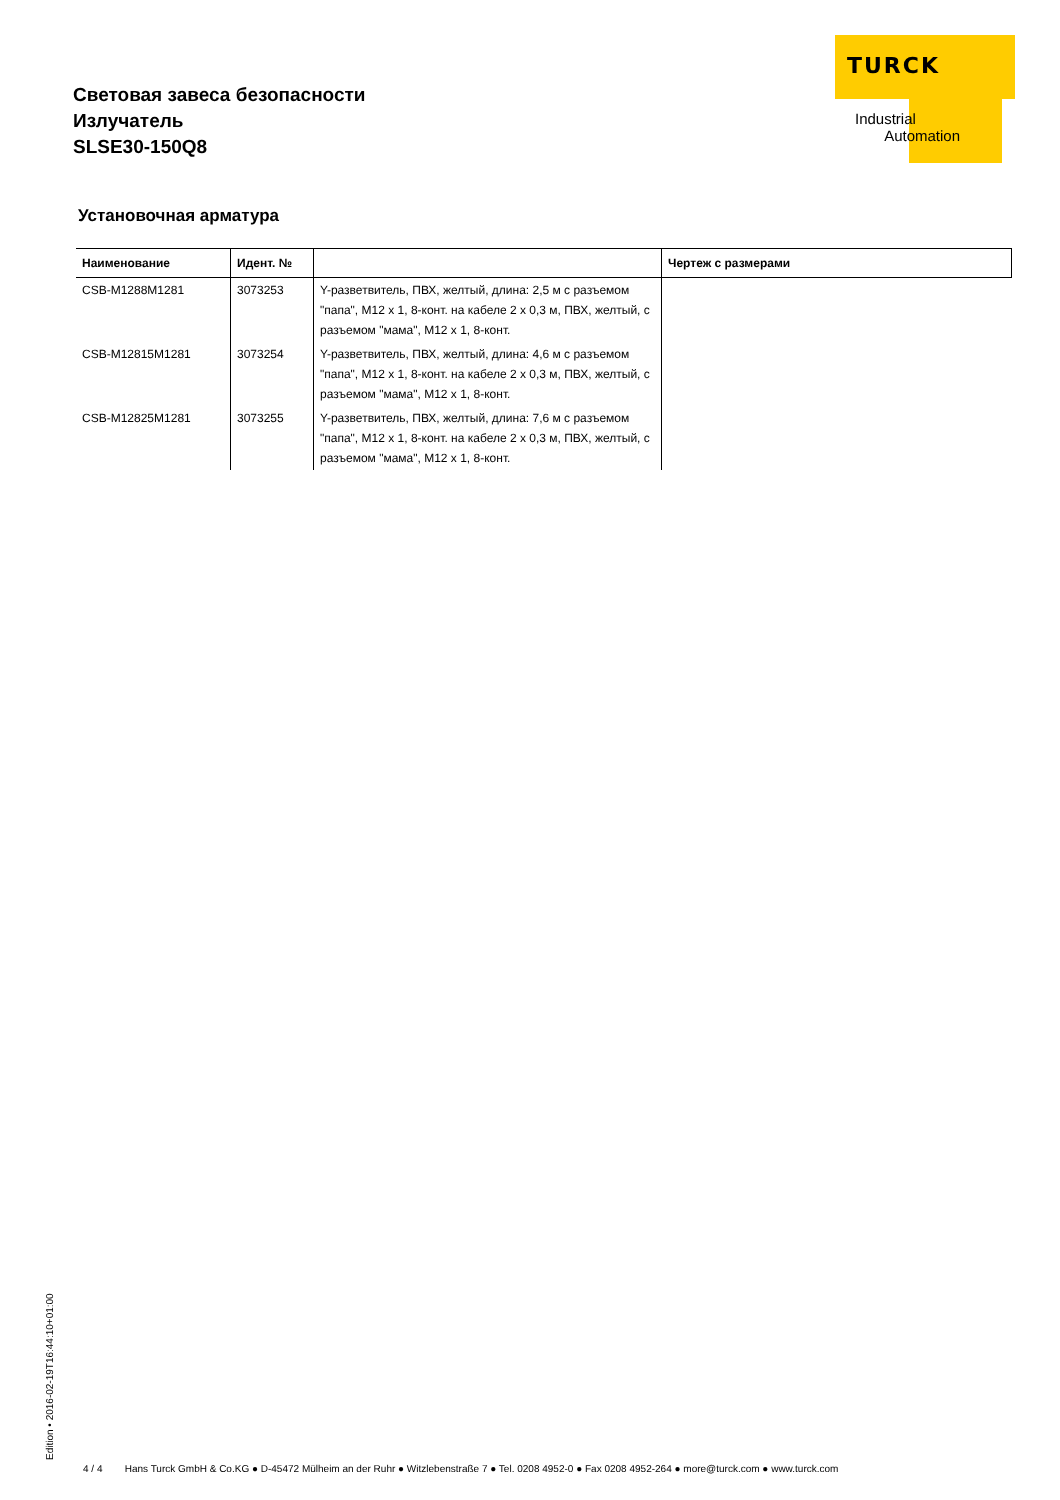Световая завеса безопасности
Излучатель
SLSE30-150Q8
TURCK
Industrial
Automation
Установочная арматура
| Наименование | Идент. № | | Чертеж с размерами |
| --- | --- | --- | --- |
| CSB-M1288M1281 | 3073253 | Y-разветвитель, ПВХ, желтый, длина: 2,5 м с разъемом "папа", M12 x 1, 8-конт. на кабеле 2 x 0,3 м, ПВХ, желтый, с разъемом "мама", M12 x 1, 8-конт. | |
| CSB-M12815M1281 | 3073254 | Y-разветвитель, ПВХ, желтый, длина: 4,6 м с разъемом "папа", M12 x 1, 8-конт. на кабеле 2 x 0,3 м, ПВХ, желтый, с разъемом "мама", M12 x 1, 8-конт. | |
| CSB-M12825M1281 | 3073255 | Y-разветвитель, ПВХ, желтый, длина: 7,6 м с разъемом "папа", M12 x 1, 8-конт. на кабеле 2 x 0,3 м, ПВХ, желтый, с разъемом "мама", M12 x 1, 8-конт. | |
Edition • 2016-02-19T16:44:10+01:00
4 / 4 Hans Turck GmbH & Co.KG ● D-45472 Mülheim an der Ruhr ● Witzlebenstraße 7 ● Tel. 0208 4952-0 ● Fax 0208 4952-264 ● more@turck.com ● www.turck.com